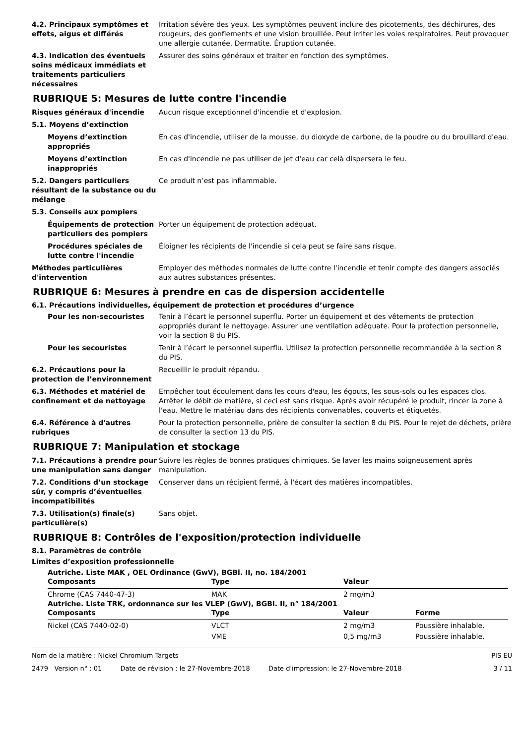4.2. Principaux symptômes et effets, aigus et différés
Irritation sévère des yeux. Les symptômes peuvent inclure des picotements, des déchirures, des rougeurs, des gonflements et une vision brouillée. Peut irriter les voies respiratoires. Peut provoquer une allergie cutanée. Dermatite. Éruption cutanée.
4.3. Indication des éventuels soins médicaux immédiats et traitements particuliers nécessaires
Assurer des soins généraux et traiter en fonction des symptômes.
RUBRIQUE 5: Mesures de lutte contre l'incendie
Risques généraux d'incendie Aucun risque exceptionnel d'incendie et d'explosion.
5.1. Moyens d’extinction
Moyens d’extinction appropriés
En cas d'incendie, utiliser de la mousse, du dioxyde de carbone, de la poudre ou du brouillard d'eau.
Moyens d’extinction inappropriés
En cas d'incendie ne pas utiliser de jet d'eau car celà dispersera le feu.
5.2. Dangers particuliers résultant de la substance ou du mélange
Ce produit n’est pas inflammable.
5.3. Conseils aux pompiers
Équipements de protection particuliers des pompiers
Porter un équipement de protection adéquat.
Procédures spéciales de lutte contre l'incendie
Éloigner les récipients de l'incendie si cela peut se faire sans risque.
Méthodes particulières d'intervention
Employer des méthodes normales de lutte contre l'incendie et tenir compte des dangers associés aux autres substances présentes.
RUBRIQUE 6: Mesures à prendre en cas de dispersion accidentelle
6.1. Précautions individuelles, équipement de protection et procédures d’urgence
Pour les non-secouristes Tenir à l’écart le personnel superflu. Porter un équipement et des vêtements de protection appropriés durant le nettoyage. Assurer une ventilation adéquate. Pour la protection personnelle, voir la section 8 du PIS.
Pour les secouristes Tenir à l’écart le personnel superflu. Utilisez la protection personnelle recommandée à la section 8 du PIS.
6.2. Précautions pour la protection de l’environnement
Recueillir le produit répandu.
6.3. Méthodes et matériel de confinement et de nettoyage
Empêcher tout écoulement dans les cours d'eau, les égouts, les sous-sols ou les espaces clos. Arrêter le débit de matière, si ceci est sans risque. Après avoir récupéré le produit, rincer la zone à l'eau. Mettre le matériau dans des récipients convenables, couverts et étiquetés.
6.4. Référence à d'autres rubriques
Pour la protection personnelle, prière de consulter la section 8 du PIS. Pour le rejet de déchets, prière de consulter la section 13 du PIS.
RUBRIQUE 7: Manipulation et stockage
7.1. Précautions à prendre pour une manipulation sans danger
Suivre les règles de bonnes pratiques chimiques. Se laver les mains soigneusement après manipulation.
7.2. Conditions d’un stockage sûr, y compris d’éventuelles incompatibilités
Conserver dans un récipient fermé, à l'écart des matières incompatibles.
7.3. Utilisation(s) finale(s) particulière(s)
Sans objet.
RUBRIQUE 8: Contrôles de l'exposition/protection individuelle
8.1. Paramètres de contrôle
Limites d’exposition professionnelle
Autriche. Liste MAK , OEL Ordinance (GwV), BGBl. II, no. 184/2001
| Composants | Type | Valeur |
| --- | --- | --- |
| Chrome (CAS 7440-47-3) | MAK | 2 mg/m3 |
Autriche. Liste TRK, ordonnance sur les VLEP (GwV), BGBl. II, n° 184/2001
| Composants | Type | Valeur | Forme |
| --- | --- | --- | --- |
| Nickel (CAS 7440-02-0) | VLCT | 2 mg/m3 | Poussière inhalable. |
| | VME | 0,5 mg/m3 | Poussière inhalable. |
Nom de la matière : Nickel Chromium Targets PIS EU
2479 Version n° : 01 Date de révision : le 27-Novembre-2018 Date d'impression: le 27-Novembre-2018 3 / 11